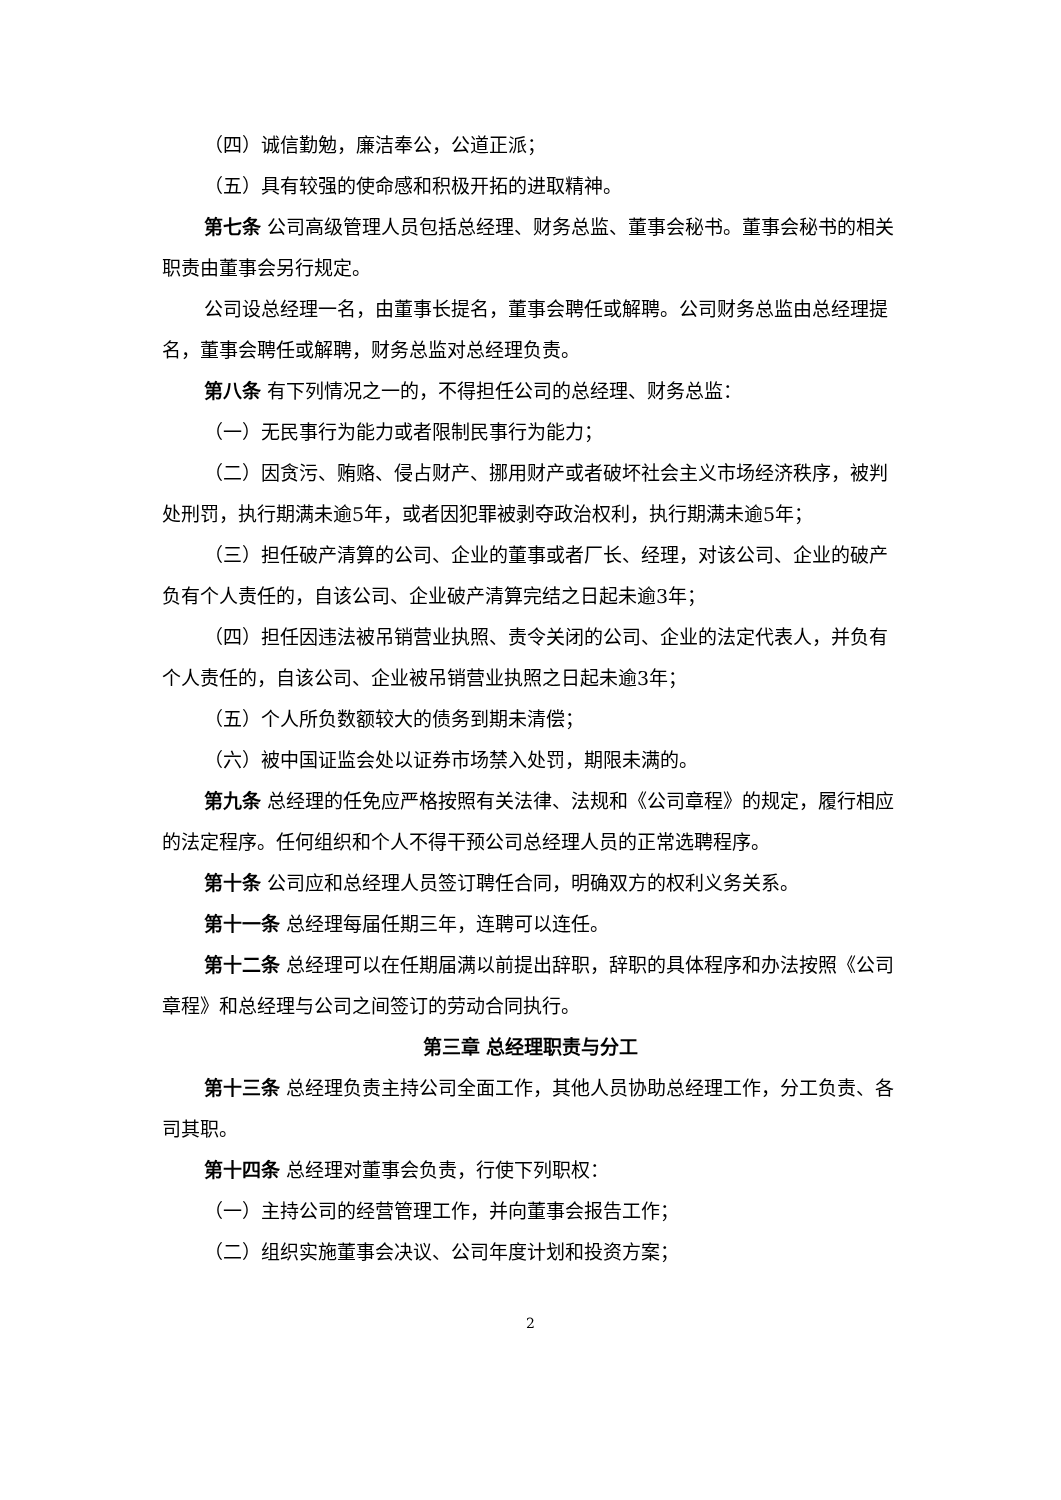（四）诚信勤勉，廉洁奉公，公道正派；
（五）具有较强的使命感和积极开拓的进取精神。
第七条 公司高级管理人员包括总经理、财务总监、董事会秘书。董事会秘书的相关职责由董事会另行规定。
公司设总经理一名，由董事长提名，董事会聘任或解聘。公司财务总监由总经理提名，董事会聘任或解聘，财务总监对总经理负责。
第八条 有下列情况之一的，不得担任公司的总经理、财务总监：
（一）无民事行为能力或者限制民事行为能力；
（二）因贪污、贿赂、侵占财产、挪用财产或者破坏社会主义市场经济秩序，被判处刑罚，执行期满未逾5年，或者因犯罪被剥夺政治权利，执行期满未逾5年；
（三）担任破产清算的公司、企业的董事或者厂长、经理，对该公司、企业的破产负有个人责任的，自该公司、企业破产清算完结之日起未逾3年；
（四）担任因违法被吊销营业执照、责令关闭的公司、企业的法定代表人，并负有个人责任的，自该公司、企业被吊销营业执照之日起未逾3年；
（五）个人所负数额较大的债务到期未清偿；
（六）被中国证监会处以证券市场禁入处罚，期限未满的。
第九条 总经理的任免应严格按照有关法律、法规和《公司章程》的规定，履行相应的法定程序。任何组织和个人不得干预公司总经理人员的正常选聘程序。
第十条 公司应和总经理人员签订聘任合同，明确双方的权利义务关系。
第十一条 总经理每届任期三年，连聘可以连任。
第十二条 总经理可以在任期届满以前提出辞职，辞职的具体程序和办法按照《公司章程》和总经理与公司之间签订的劳动合同执行。
第三章 总经理职责与分工
第十三条 总经理负责主持公司全面工作，其他人员协助总经理工作，分工负责、各司其职。
第十四条 总经理对董事会负责，行使下列职权：
（一）主持公司的经营管理工作，并向董事会报告工作；
（二）组织实施董事会决议、公司年度计划和投资方案；
2